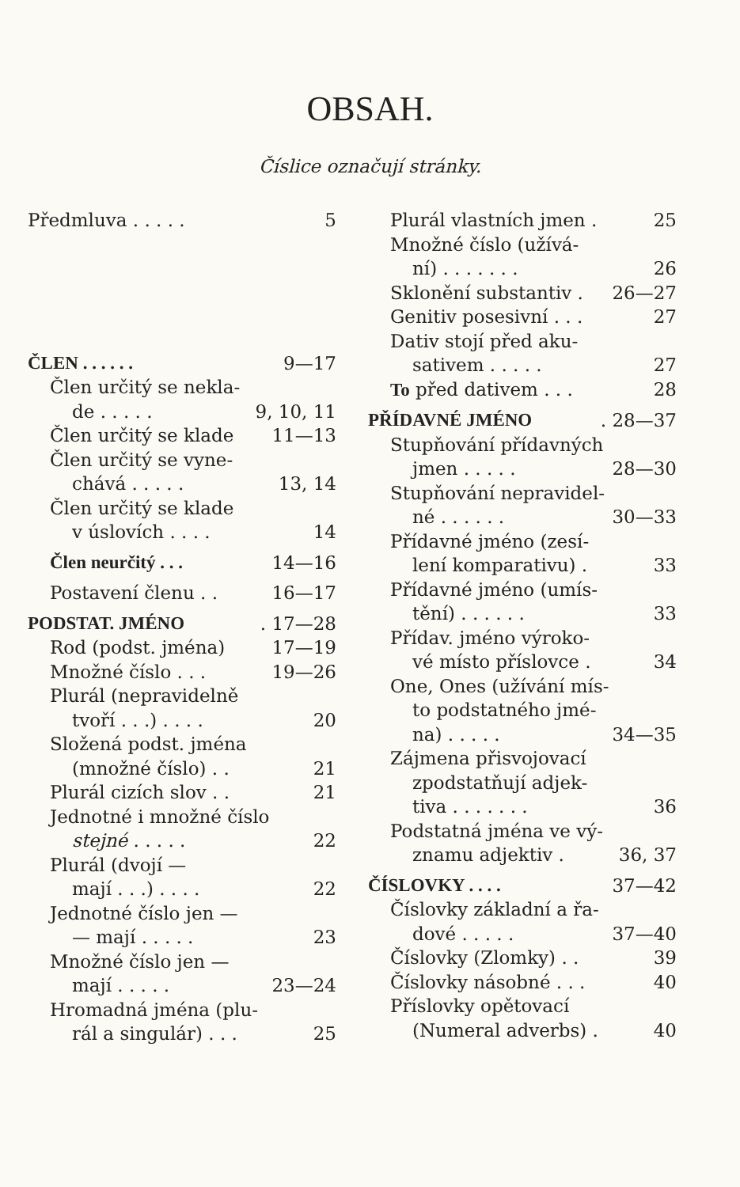OBSAH.
Číslice označují stránky.
Předmluva . . . . . 5
ČLEN . . . . . . 9—17
Člen určitý se nekla-
de . . . . . 9, 10, 11
Člen určitý se klade 11—13
Člen určitý se vyne-
chává . . . . . 13, 14
Člen určitý se klade
v úslovích . . . . 14
Člen neurčitý . . . 14—16
Postavení členu . . 16—17
PODSTAT. JMÉNO. 17—28
Rod (podst. jména) 17—19
Množné číslo . . . 19—26
Plurál (nepravidelně
tvoří . . .) . . . . 20
Složená podst. jména
(množné číslo) . . 21
Plurál cizích slov . . 21
Jednotné i množné číslo
stejné . . . . . 22
Plurál (dvojí —
mají . . .) . . . . 22
Jednotné číslo jen —
— mají . . . . . 23
Množné číslo jen —
mají . . . . . 23—24
Hromadná jména (plu-
rál a singulár) . . . 25
Plurál vlastních jmen . 25
Množné číslo (užívá-
ní) . . . . . . . 26
Sklonění substantiv . 26—27
Genitiv posesivní . . . 27
Dativ stojí před aku-
sativem . . . . . 27
To před dativem . . . 28
PŘÍDAVNÉ JMÉNO. 28—37
Stupňování přídavných
jmen . . . . . 28—30
Stupňování nepravidel-
né . . . . . . 30—33
Přídavné jméno (zesí-
lení komparativu) . 33
Přídavné jméno (umís-
tění) . . . . . . 33
Přídav. jméno výroko-
vé místo příslovce . 34
One, Ones (užívání mís-
to podstatného jmé-
na) . . . . . 34—35
Zájmena přisvojovací
zpodstatňují adjek-
tiva . . . . . . . 36
Podstatná jména ve vý-
znamu adjektiv . 36, 37
ČÍSLOVKY . . . . 37—42
Číslovky základní a řa-
dové . . . . . 37—40
Číslovky (Zlomky) . . 39
Číslovky násobné . . . 40
Příslovky opětovací
(Numeral adverbs) . 40